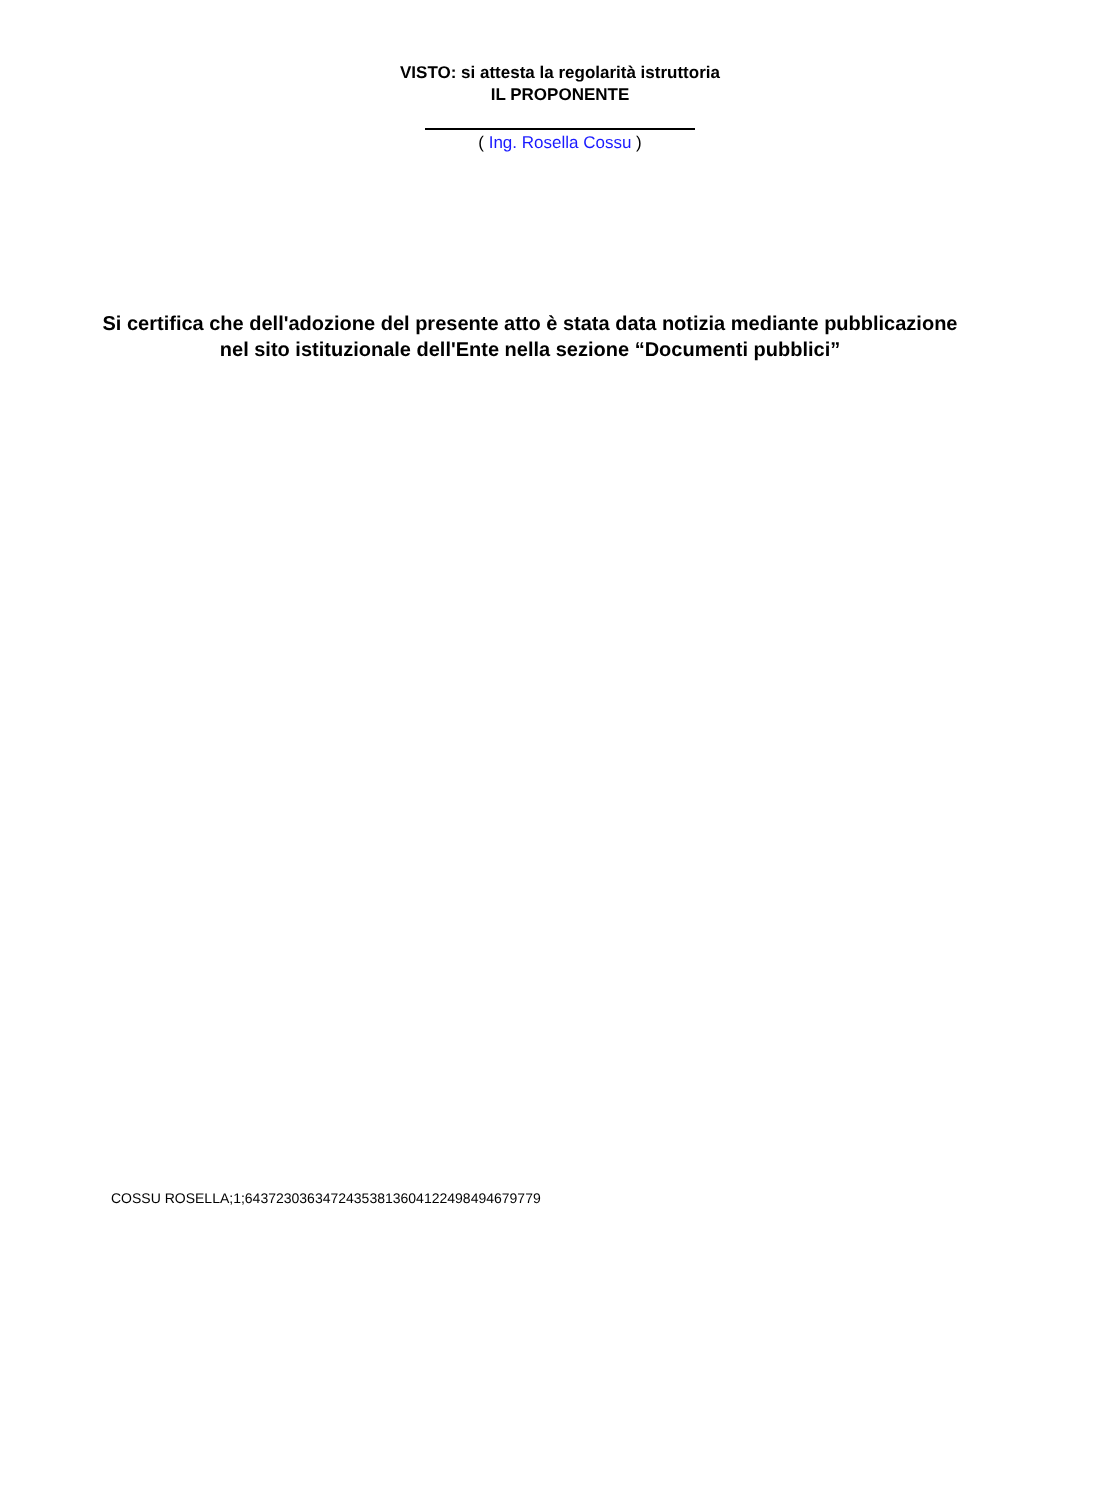VISTO: si attesta la regolarità istruttoria
IL PROPONENTE
( Ing. Rosella Cossu )
Si certifica che dell'adozione del presente atto è stata data notizia mediante pubblicazione nel sito istituzionale dell'Ente nella sezione “Documenti pubblici”
COSSU ROSELLA;1;64372303634724353813604122498494679779